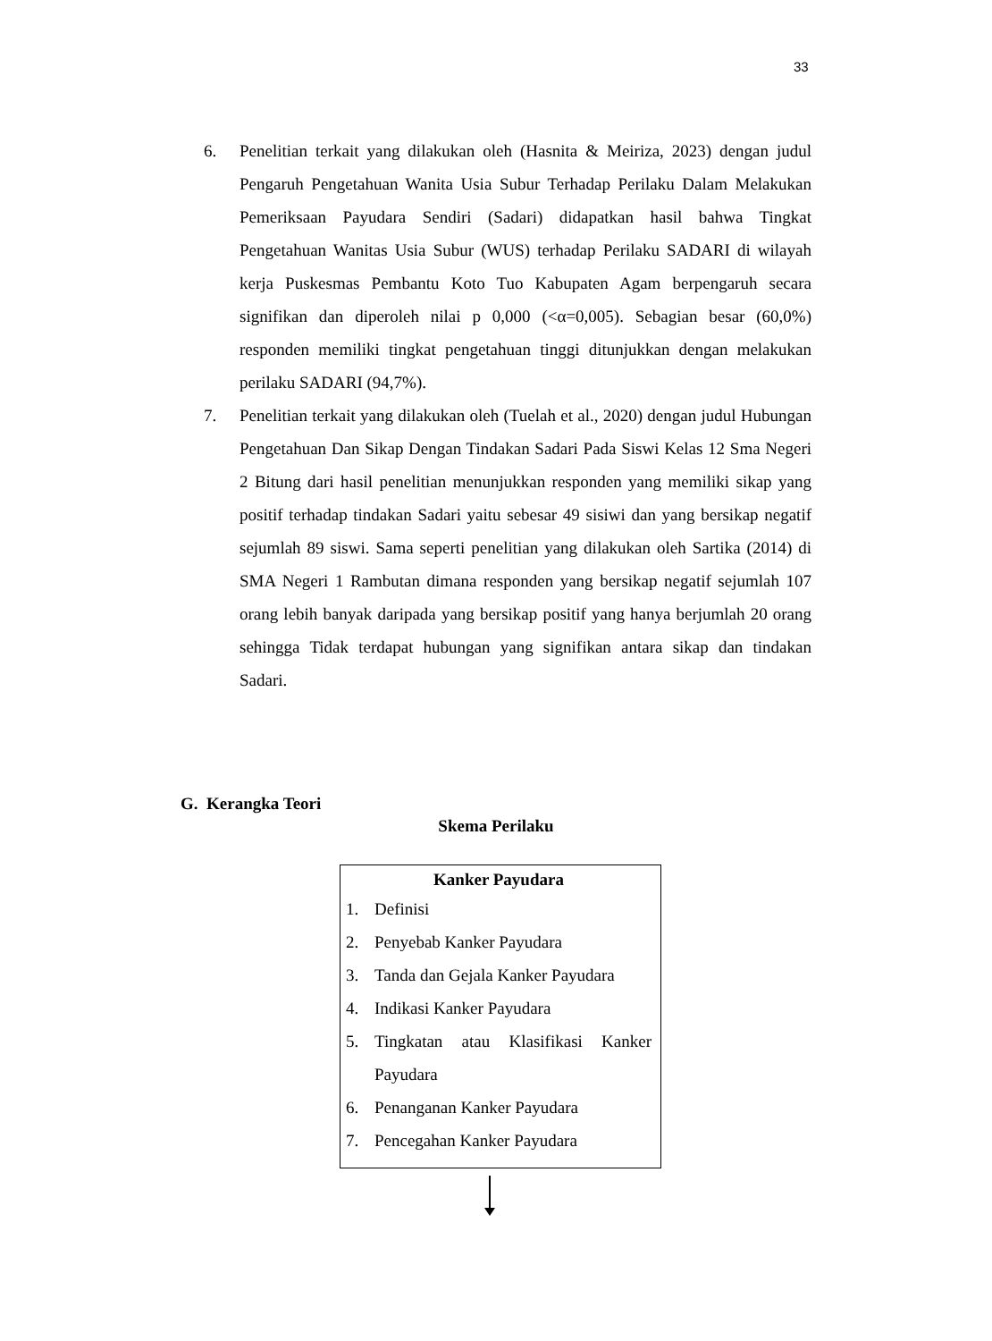33
6. Penelitian terkait yang dilakukan oleh (Hasnita & Meiriza, 2023) dengan judul Pengaruh Pengetahuan Wanita Usia Subur Terhadap Perilaku Dalam Melakukan Pemeriksaan Payudara Sendiri (Sadari) didapatkan hasil bahwa Tingkat Pengetahuan Wanitas Usia Subur (WUS) terhadap Perilaku SADARI di wilayah kerja Puskesmas Pembantu Koto Tuo Kabupaten Agam berpengaruh secara signifikan dan diperoleh nilai p 0,000 (<α=0,005). Sebagian besar (60,0%) responden memiliki tingkat pengetahuan tinggi ditunjukkan dengan melakukan perilaku SADARI (94,7%).
7. Penelitian terkait yang dilakukan oleh (Tuelah et al., 2020) dengan judul Hubungan Pengetahuan Dan Sikap Dengan Tindakan Sadari Pada Siswi Kelas 12 Sma Negeri 2 Bitung dari hasil penelitian menunjukkan responden yang memiliki sikap yang positif terhadap tindakan Sadari yaitu sebesar 49 sisiwi dan yang bersikap negatif sejumlah 89 siswi. Sama seperti penelitian yang dilakukan oleh Sartika (2014) di SMA Negeri 1 Rambutan dimana responden yang bersikap negatif sejumlah 107 orang lebih banyak daripada yang bersikap positif yang hanya berjumlah 20 orang sehingga Tidak terdapat hubungan yang signifikan antara sikap dan tindakan Sadari.
G. Kerangka Teori
Skema Perilaku
Kanker Payudara
1. Definisi
2. Penyebab Kanker Payudara
3. Tanda dan Gejala Kanker Payudara
4. Indikasi Kanker Payudara
5. Tingkatan atau Klasifikasi Kanker Payudara
6. Penanganan Kanker Payudara
7. Pencegahan Kanker Payudara